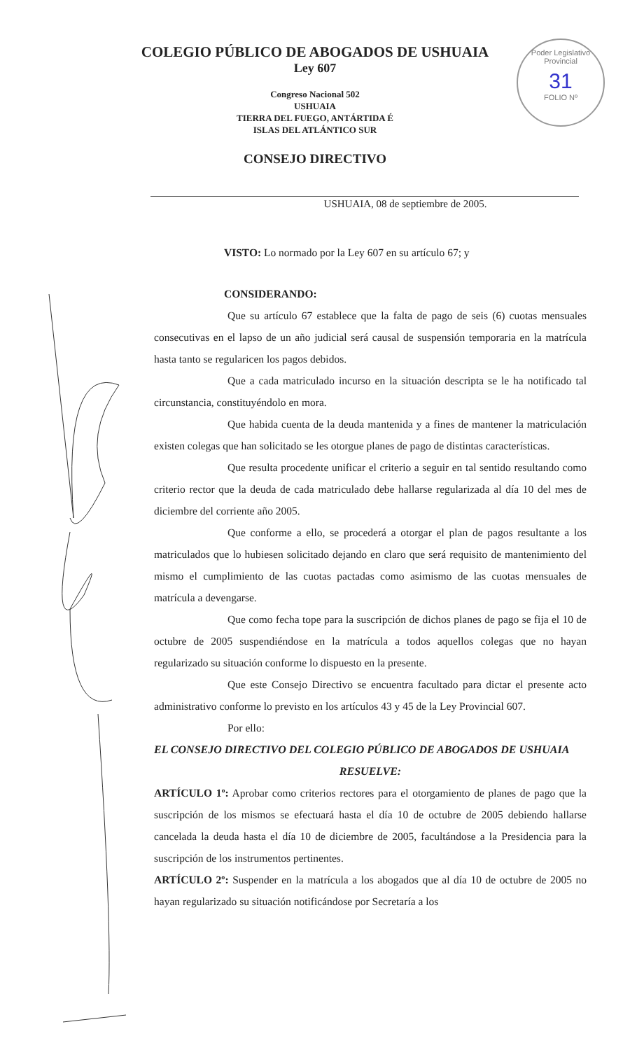Poder Legislativo Provincial
31
FOLIO Nº
COLEGIO PÚBLICO DE ABOGADOS DE USHUAIA
Ley 607
Congreso Nacional 502
USHUAIA
TIERRA DEL FUEGO, ANTÁRTIDA É
ISLAS DEL ATLÁNTICO SUR
CONSEJO DIRECTIVO
USHUAIA, 08 de septiembre de 2005.
VISTO: Lo normado por la Ley 607 en su artículo 67; y
CONSIDERANDO:
Que su artículo 67 establece que la falta de pago de seis (6) cuotas mensuales consecutivas en el lapso de un año judicial será causal de suspensión temporaria en la matrícula hasta tanto se regularicen los pagos debidos.
Que a cada matriculado incurso en la situación descripta se le ha notificado tal circunstancia, constituyéndolo en mora.
Que habida cuenta de la deuda mantenida y a fines de mantener la matriculación existen colegas que han solicitado se les otorgue planes de pago de distintas características.
Que resulta procedente unificar el criterio a seguir en tal sentido resultando como criterio rector que la deuda de cada matriculado debe hallarse regularizada al día 10 del mes de diciembre del corriente año 2005.
Que conforme a ello, se procederá a otorgar el plan de pagos resultante a los matriculados que lo hubiesen solicitado dejando en claro que será requisito de mantenimiento del mismo el cumplimiento de las cuotas pactadas como asimismo de las cuotas mensuales de matrícula a devengarse.
Que como fecha tope para la suscripción de dichos planes de pago se fija el 10 de octubre de 2005 suspendiéndose en la matrícula a todos aquellos colegas que no hayan regularizado su situación conforme lo dispuesto en la presente.
Que este Consejo Directivo se encuentra facultado para dictar el presente acto administrativo conforme lo previsto en los artículos 43 y 45 de la Ley Provincial 607.
Por ello:
EL CONSEJO DIRECTIVO DEL COLEGIO PÚBLICO DE ABOGADOS DE USHUAIA
RESUELVE:
ARTÍCULO 1º: Aprobar como criterios rectores para el otorgamiento de planes de pago que la suscripción de los mismos se efectuará hasta el día 10 de octubre de 2005 debiendo hallarse cancelada la deuda hasta el día 10 de diciembre de 2005, facultándose a la Presidencia para la suscripción de los instrumentos pertinentes.
ARTÍCULO 2º: Suspender en la matrícula a los abogados que al día 10 de octubre de 2005 no hayan regularizado su situación notificándose por Secretaría a los